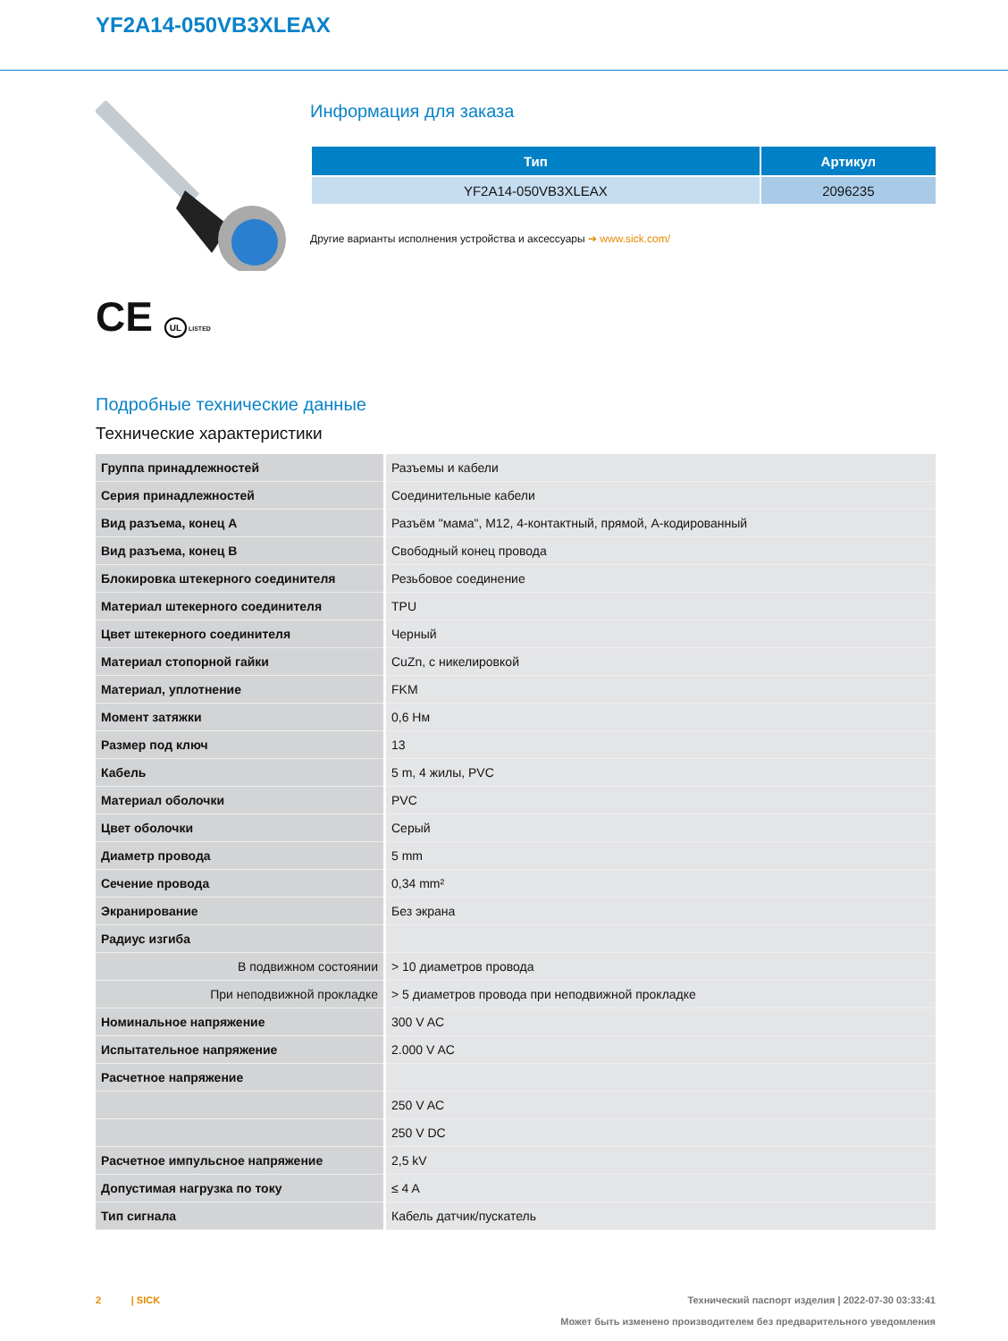YF2A14-050VB3XLEAX
CE UL LISTED
Информация для заказа
| Тип | Артикул |
| --- | --- |
| YF2A14-050VB3XLEAX | 2096235 |
Другие варианты исполнения устройства и аксессуары ➔ www.sick.com/
Подробные технические данные
Технические характеристики
| Группа принадлежностей | Разъемы и кабели |
| Серия принадлежностей | Соединительные кабели |
| Вид разъема, конец A | Разъём "мама", M12, 4-контактный, прямой, A-кодированный |
| Вид разъема, конец B | Свободный конец провода |
| Блокировка штекерного соединителя | Резьбовое соединение |
| Материал штекерного соединителя | TPU |
| Цвет штекерного соединителя | Черный |
| Материал стопорной гайки | CuZn, с никелировкой |
| Материал, уплотнение | FKM |
| Момент затяжки | 0,6 Нм |
| Размер под ключ | 13 |
| Кабель | 5 m, 4 жилы, PVC |
| Материал оболочки | PVC |
| Цвет оболочки | Серый |
| Диаметр провода | 5 mm |
| Сечение провода | 0,34 mm² |
| Экранирование | Без экрана |
| Радиус изгиба | |
| В подвижном состоянии | > 10 диаметров провода |
| При неподвижной прокладке | > 5 диаметров провода при неподвижной прокладке |
| Номинальное напряжение | 300 V AC |
| Испытательное напряжение | 2.000 V AC |
| Расчетное напряжение | |
| | 250 V AC |
| | 250 V DC |
| Расчетное импульсное напряжение | 2,5 kV |
| Допустимая нагрузка по току | ≤ 4 A |
| Тип сигнала | Кабель датчик/пускатель |
2 | SICK Технический паспорт изделия | 2022-07-30 03:33:41
Может быть изменено производителем без предварительного уведомления